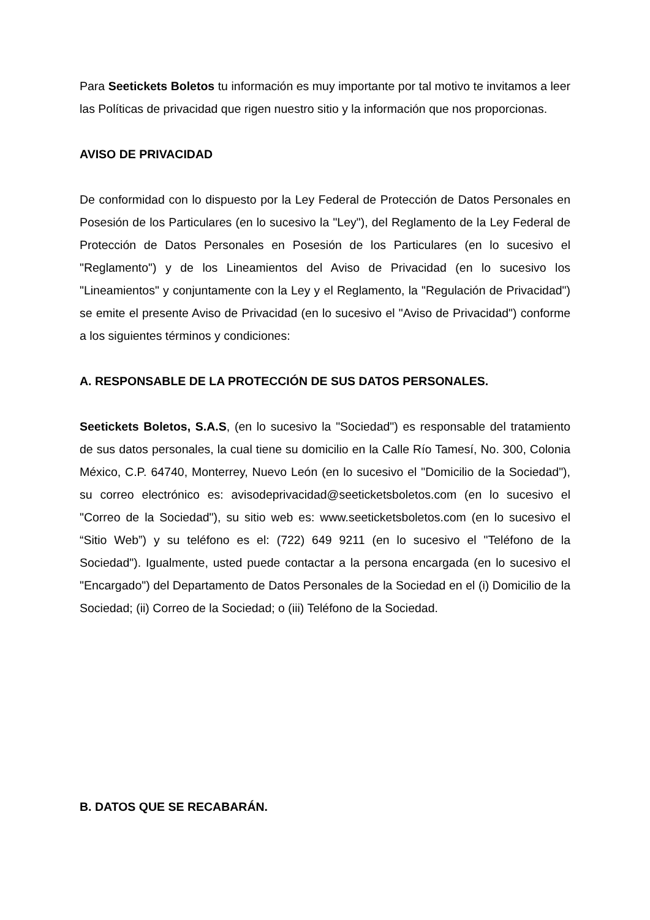Para Seetickets Boletos tu información es muy importante por tal motivo te invitamos a leer las Políticas de privacidad que rigen nuestro sitio y la información que nos proporcionas.
AVISO DE PRIVACIDAD
De conformidad con lo dispuesto por la Ley Federal de Protección de Datos Personales en Posesión de los Particulares (en lo sucesivo la "Ley"), del Reglamento de la Ley Federal de Protección de Datos Personales en Posesión de los Particulares (en lo sucesivo el "Reglamento") y de los Lineamientos del Aviso de Privacidad (en lo sucesivo los "Lineamientos" y conjuntamente con la Ley y el Reglamento, la "Regulación de Privacidad") se emite el presente Aviso de Privacidad (en lo sucesivo el "Aviso de Privacidad") conforme a los siguientes términos y condiciones:
A. RESPONSABLE DE LA PROTECCIÓN DE SUS DATOS PERSONALES.
Seetickets Boletos, S.A.S, (en lo sucesivo la "Sociedad") es responsable del tratamiento de sus datos personales, la cual tiene su domicilio en la Calle Río Tamesí, No. 300, Colonia México, C.P. 64740, Monterrey, Nuevo León (en lo sucesivo el "Domicilio de la Sociedad"), su correo electrónico es: avisodeprivacidad@seeticketsboletos.com (en lo sucesivo el "Correo de la Sociedad"), su sitio web es: www.seeticketsboletos.com (en lo sucesivo el “Sitio Web”) y su teléfono es el: (722) 649 9211 (en lo sucesivo el "Teléfono de la Sociedad"). Igualmente, usted puede contactar a la persona encargada (en lo sucesivo el "Encargado") del Departamento de Datos Personales de la Sociedad en el (i) Domicilio de la Sociedad; (ii) Correo de la Sociedad; o (iii) Teléfono de la Sociedad.
B. DATOS QUE SE RECABARÁN.